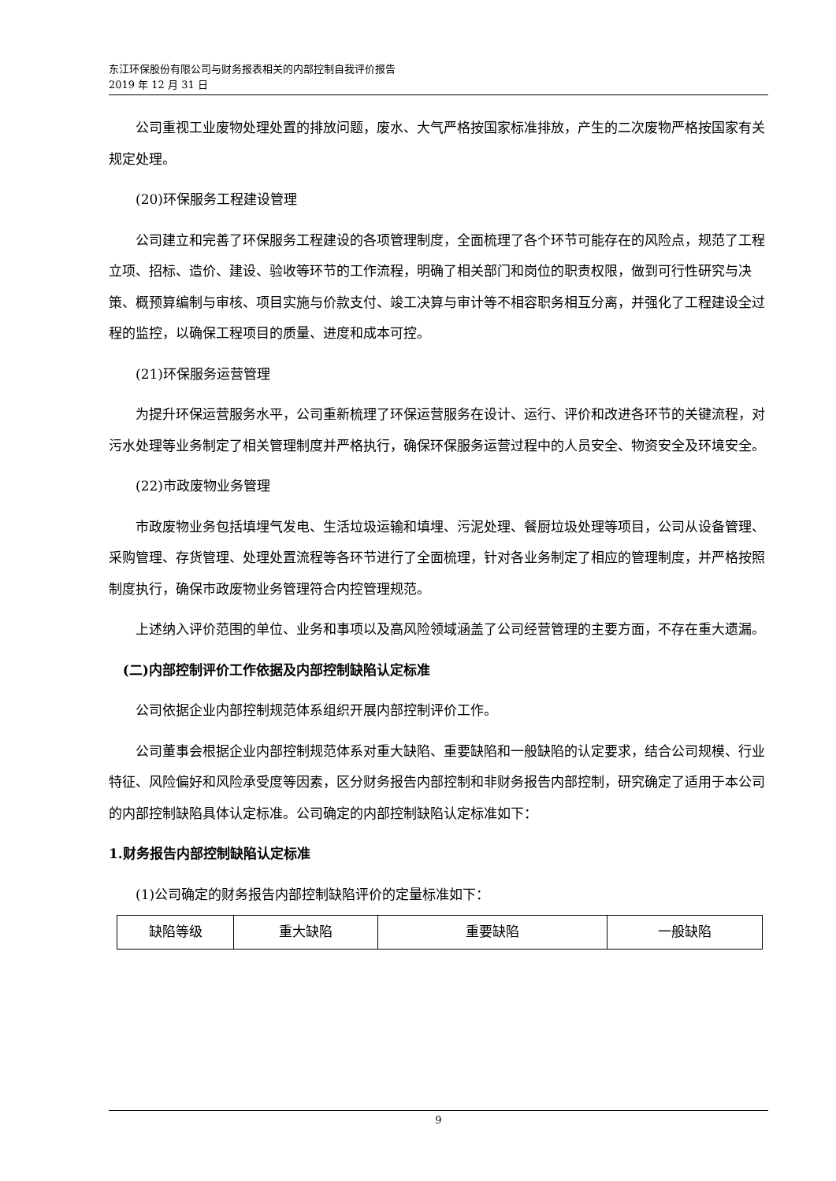东江环保股份有限公司与财务报表相关的内部控制自我评价报告
2019 年 12 月 31 日
公司重视工业废物处理处置的排放问题，废水、大气严格按国家标准排放，产生的二次废物严格按国家有关规定处理。
(20)环保服务工程建设管理
公司建立和完善了环保服务工程建设的各项管理制度，全面梳理了各个环节可能存在的风险点，规范了工程立项、招标、造价、建设、验收等环节的工作流程，明确了相关部门和岗位的职责权限，做到可行性研究与决策、概预算编制与审核、项目实施与价款支付、竣工决算与审计等不相容职务相互分离，并强化了工程建设全过程的监控，以确保工程项目的质量、进度和成本可控。
(21)环保服务运营管理
为提升环保运营服务水平，公司重新梳理了环保运营服务在设计、运行、评价和改进各环节的关键流程，对污水处理等业务制定了相关管理制度并严格执行，确保环保服务运营过程中的人员安全、物资安全及环境安全。
(22)市政废物业务管理
市政废物业务包括填埋气发电、生活垃圾运输和填埋、污泥处理、餐厨垃圾处理等项目，公司从设备管理、采购管理、存货管理、处理处置流程等各环节进行了全面梳理，针对各业务制定了相应的管理制度，并严格按照制度执行，确保市政废物业务管理符合内控管理规范。
上述纳入评价范围的单位、业务和事项以及高风险领域涵盖了公司经营管理的主要方面，不存在重大遗漏。
(二)内部控制评价工作依据及内部控制缺陷认定标准
公司依据企业内部控制规范体系组织开展内部控制评价工作。
公司董事会根据企业内部控制规范体系对重大缺陷、重要缺陷和一般缺陷的认定要求，结合公司规模、行业特征、风险偏好和风险承受度等因素，区分财务报告内部控制和非财务报告内部控制，研究确定了适用于本公司的内部控制缺陷具体认定标准。公司确定的内部控制缺陷认定标准如下：
1.财务报告内部控制缺陷认定标准
(1)公司确定的财务报告内部控制缺陷评价的定量标准如下：
| 缺陷等级 | 重大缺陷 | 重要缺陷 | 一般缺陷 |
9